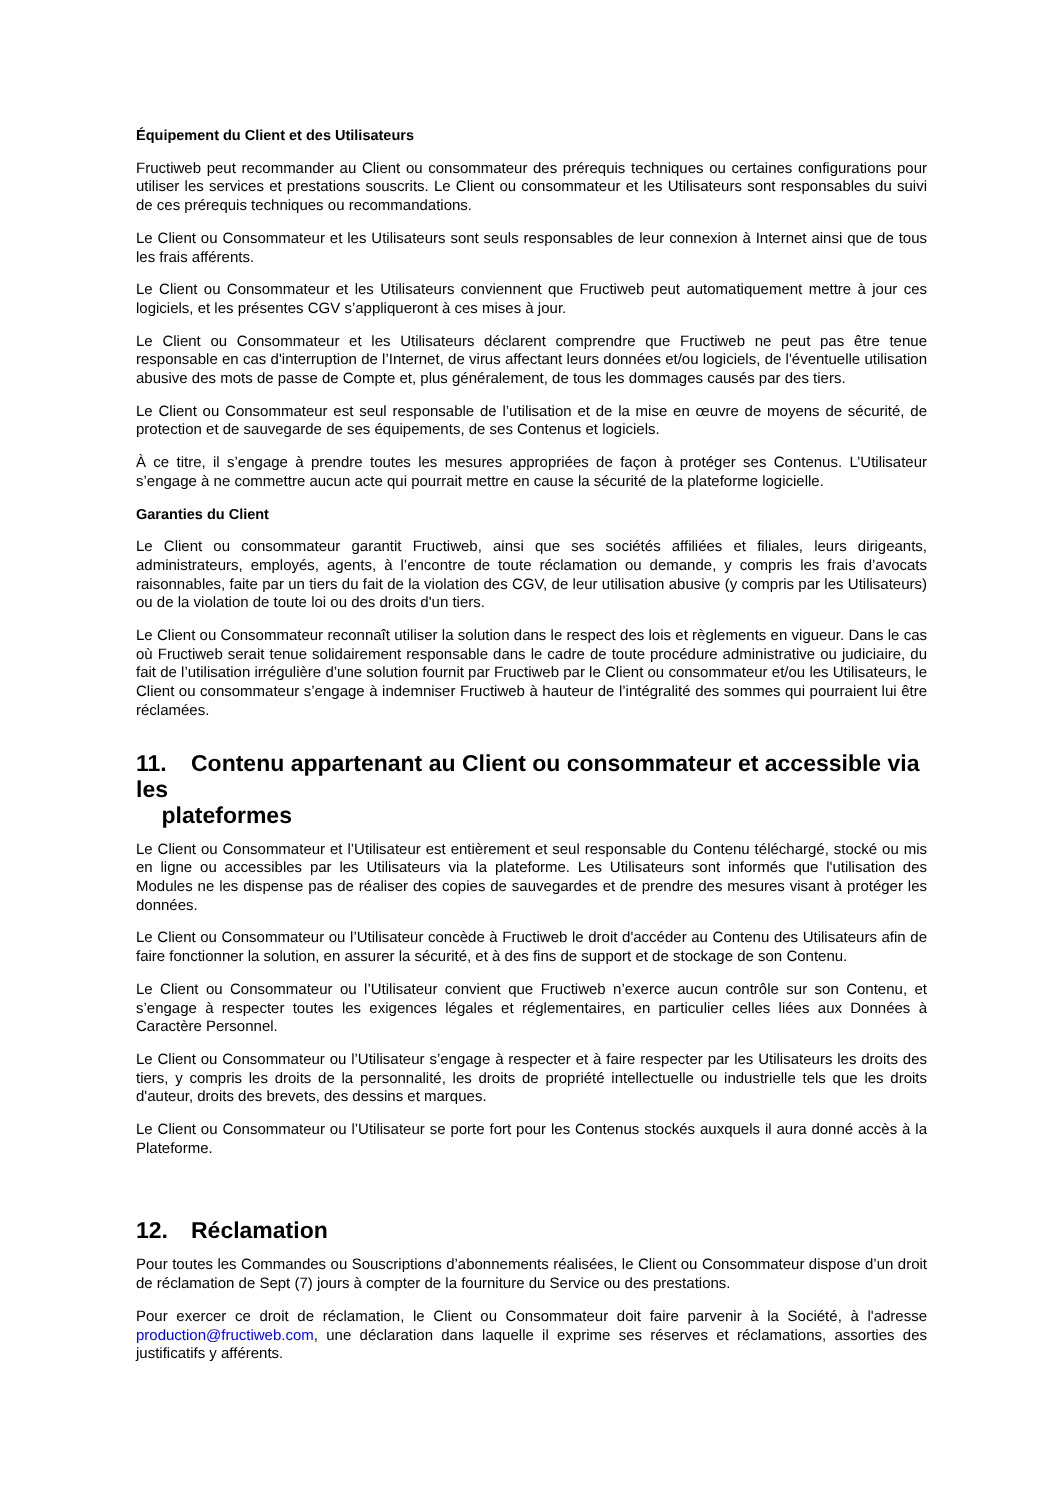Équipement du Client et des Utilisateurs
Fructiweb peut recommander au Client ou consommateur des prérequis techniques ou certaines configurations pour utiliser les services et prestations souscrits. Le Client ou consommateur et les Utilisateurs sont responsables du suivi de ces prérequis techniques ou recommandations.
Le Client ou Consommateur et les Utilisateurs sont seuls responsables de leur connexion à Internet ainsi que de tous les frais afférents.
Le Client ou Consommateur et les Utilisateurs conviennent que Fructiweb peut automatiquement mettre à jour ces logiciels, et les présentes CGV s’appliqueront à ces mises à jour.
Le Client ou Consommateur et les Utilisateurs déclarent comprendre que Fructiweb ne peut pas être tenue responsable en cas d'interruption de l’Internet, de virus affectant leurs données et/ou logiciels, de l'éventuelle utilisation abusive des mots de passe de Compte et, plus généralement, de tous les dommages causés par des tiers.
Le Client ou Consommateur est seul responsable de l’utilisation et de la mise en œuvre de moyens de sécurité, de protection et de sauvegarde de ses équipements, de ses Contenus et logiciels.
À ce titre, il s’engage à prendre toutes les mesures appropriées de façon à protéger ses Contenus. L’Utilisateur s’engage à ne commettre aucun acte qui pourrait mettre en cause la sécurité de la plateforme logicielle.
Garanties du Client
Le Client ou consommateur garantit Fructiweb, ainsi que ses sociétés affiliées et filiales, leurs dirigeants, administrateurs, employés, agents, à l’encontre de toute réclamation ou demande, y compris les frais d’avocats raisonnables, faite par un tiers du fait de la violation des CGV, de leur utilisation abusive (y compris par les Utilisateurs) ou de la violation de toute loi ou des droits d'un tiers.
Le Client ou Consommateur reconnaît utiliser la solution dans le respect des lois et règlements en vigueur. Dans le cas où Fructiweb serait tenue solidairement responsable dans le cadre de toute procédure administrative ou judiciaire, du fait de l’utilisation irrégulière d’une solution fournit par Fructiweb par le Client ou consommateur et/ou les Utilisateurs, le Client ou consommateur s’engage à indemniser Fructiweb à hauteur de l’intégralité des sommes qui pourraient lui être réclamées.
11. Contenu appartenant au Client ou consommateur et accessible via les
plateformes
Le Client ou Consommateur et l’Utilisateur est entièrement et seul responsable du Contenu téléchargé, stocké ou mis en ligne ou accessibles par les Utilisateurs via la plateforme. Les Utilisateurs sont informés que l'utilisation des Modules ne les dispense pas de réaliser des copies de sauvegardes et de prendre des mesures visant à protéger les données.
Le Client ou Consommateur ou l’Utilisateur concède à Fructiweb le droit d'accéder au Contenu des Utilisateurs afin de faire fonctionner la solution, en assurer la sécurité, et à des fins de support et de stockage de son Contenu.
Le Client ou Consommateur ou l’Utilisateur convient que Fructiweb n’exerce aucun contrôle sur son Contenu, et s’engage à respecter toutes les exigences légales et réglementaires, en particulier celles liées aux Données à Caractère Personnel.
Le Client ou Consommateur ou l’Utilisateur s’engage à respecter et à faire respecter par les Utilisateurs les droits des tiers, y compris les droits de la personnalité, les droits de propriété intellectuelle ou industrielle tels que les droits d'auteur, droits des brevets, des dessins et marques.
Le Client ou Consommateur ou l’Utilisateur se porte fort pour les Contenus stockés auxquels il aura donné accès à la Plateforme.
12. Réclamation
Pour toutes les Commandes ou Souscriptions d’abonnements réalisées, le Client ou Consommateur dispose d’un droit de réclamation de Sept (7) jours à compter de la fourniture du Service ou des prestations.
Pour exercer ce droit de réclamation, le Client ou Consommateur doit faire parvenir à la Société, à l'adresse production@fructiweb.com, une déclaration dans laquelle il exprime ses réserves et réclamations, assorties des justificatifs y afférents.